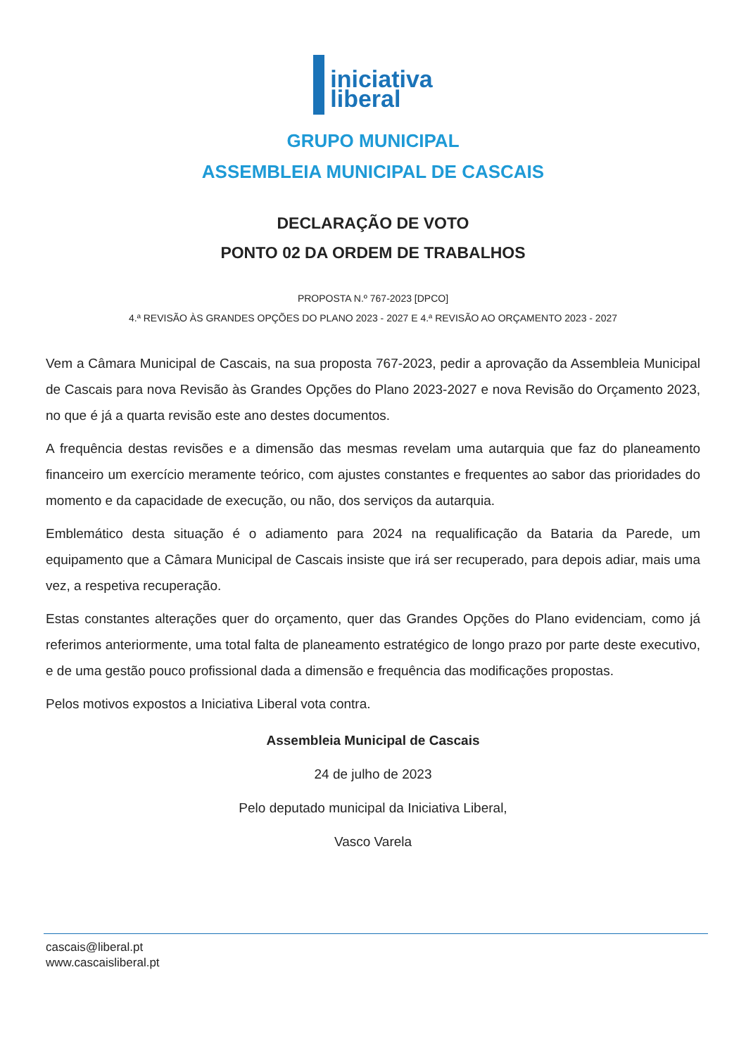iniciativa
liberal
GRUPO MUNICIPAL
ASSEMBLEIA MUNICIPAL DE CASCAIS
DECLARAÇÃO DE VOTO
PONTO 02 DA ORDEM DE TRABALHOS
PROPOSTA N.º 767-2023 [DPCO]
4.ª REVISÃO ÀS GRANDES OPÇÕES DO PLANO 2023 - 2027 E 4.ª REVISÃO AO ORÇAMENTO 2023 - 2027
Vem a Câmara Municipal de Cascais, na sua proposta 767-2023, pedir a aprovação da Assembleia Municipal de Cascais para nova Revisão às Grandes Opções do Plano 2023-2027 e nova Revisão do Orçamento 2023, no que é já a quarta revisão este ano destes documentos.
A frequência destas revisões e a dimensão das mesmas revelam uma autarquia que faz do planeamento financeiro um exercício meramente teórico, com ajustes constantes e frequentes ao sabor das prioridades do momento e da capacidade de execução, ou não, dos serviços da autarquia.
Emblemático desta situação é o adiamento para 2024 na requalificação da Bataria da Parede, um equipamento que a Câmara Municipal de Cascais insiste que irá ser recuperado, para depois adiar, mais uma vez, a respetiva recuperação.
Estas constantes alterações quer do orçamento, quer das Grandes Opções do Plano evidenciam, como já referimos anteriormente, uma total falta de planeamento estratégico de longo prazo por parte deste executivo, e de uma gestão pouco profissional dada a dimensão e frequência das modificações propostas.
Pelos motivos expostos a Iniciativa Liberal vota contra.
Assembleia Municipal de Cascais
24 de julho de 2023
Pelo deputado municipal da Iniciativa Liberal,
Vasco Varela
cascais@liberal.pt
www.cascaisliberal.pt